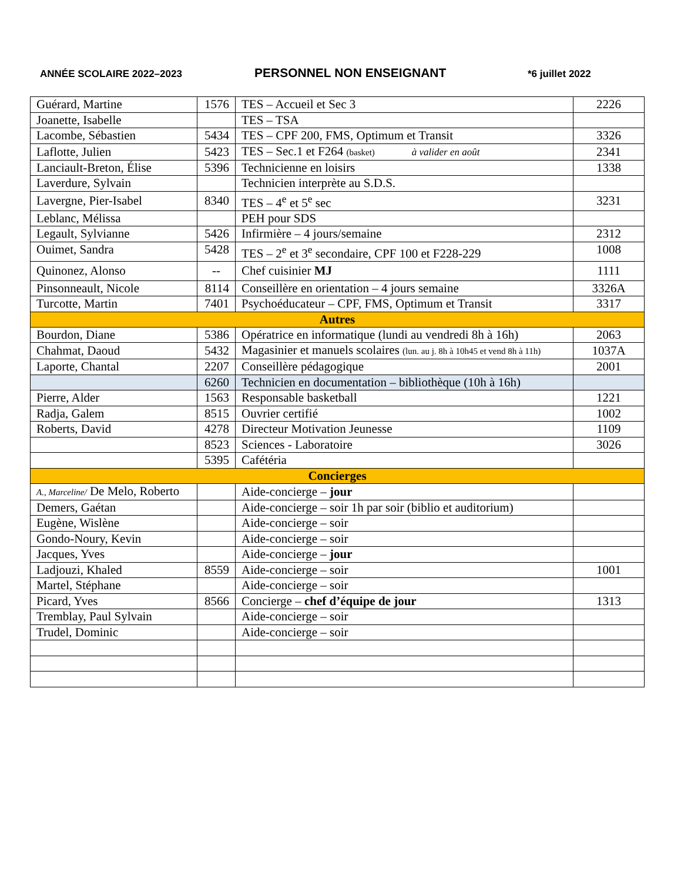ANNÉE SCOLAIRE 2022–2023
PERSONNEL NON ENSEIGNANT
*6 juillet 2022
| Guérard, Martine | 1576 | TES – Accueil et Sec 3 | 2226 |
| Joanette, Isabelle | | TES – TSA | |
| Lacombe, Sébastien | 5434 | TES – CPF 200, FMS, Optimum et Transit | 3326 |
| Laflotte, Julien | 5423 | TES – Sec.1 et F264 (basket) à valider en août | 2341 |
| Lanciault-Breton, Élise | 5396 | Technicienne en loisirs | 1338 |
| Laverdure, Sylvain | | Technicien interprète au S.D.S. | |
| Lavergne, Pier-Isabel | 8340 | TES – 4<sup>e</sup> et 5<sup>e</sup> sec | 3231 |
| Leblanc, Mélissa | | PEH pour SDS | |
| Legault, Sylvianne | 5426 | Infirmière – 4 jours/semaine | 2312 |
| Ouimet, Sandra | 5428 | TES – 2<sup>e</sup> et 3<sup>e</sup> secondaire, CPF 100 et F228-229 | 1008 |
| Quinonez, Alonso | -- | Chef cuisinier MJ | 1111 |
| Pinsonneault, Nicole | 8114 | Conseillère en orientation – 4 jours semaine | 3326A |
| Turcotte, Martin | 7401 | Psychoéducateur – CPF, FMS, Optimum et Transit | 3317 |
| Autres | | | |
| Bourdon, Diane | 5386 | Opératrice en informatique (lundi au vendredi 8h à 16h) | 2063 |
| Chahmat, Daoud | 5432 | Magasinier et manuels scolaires (lun. au j. 8h à 10h45 et vend 8h à 11h) | 1037A |
| Laporte, Chantal | 2207 | Conseillère pédagogique | 2001 |
| | 6260 | Technicien en documentation – bibliothèque (10h à 16h) | |
| Pierre, Alder | 1563 | Responsable basketball | 1221 |
| Radja, Galem | 8515 | Ouvrier certifié | 1002 |
| Roberts, David | 4278 | Directeur Motivation Jeunesse | 1109 |
| | 8523 | Sciences - Laboratoire | 3026 |
| | 5395 | Cafétéria | |
| Concierges | | | |
| A., Marceline/ De Melo, Roberto | | Aide-concierge – jour | |
| Demers, Gaétan | | Aide-concierge – soir 1h par soir (biblio et auditorium) | |
| Eugène, Wislène | | Aide-concierge – soir | |
| Gondo-Noury, Kevin | | Aide-concierge – soir | |
| Jacques, Yves | | Aide-concierge – jour | |
| Ladjouzi, Khaled | 8559 | Aide-concierge – soir | 1001 |
| Martel, Stéphane | | Aide-concierge – soir | |
| Picard, Yves | 8566 | Concierge – chef d’équipe de jour | 1313 |
| Tremblay, Paul Sylvain | | Aide-concierge – soir | |
| Trudel, Dominic | | Aide-concierge – soir | |